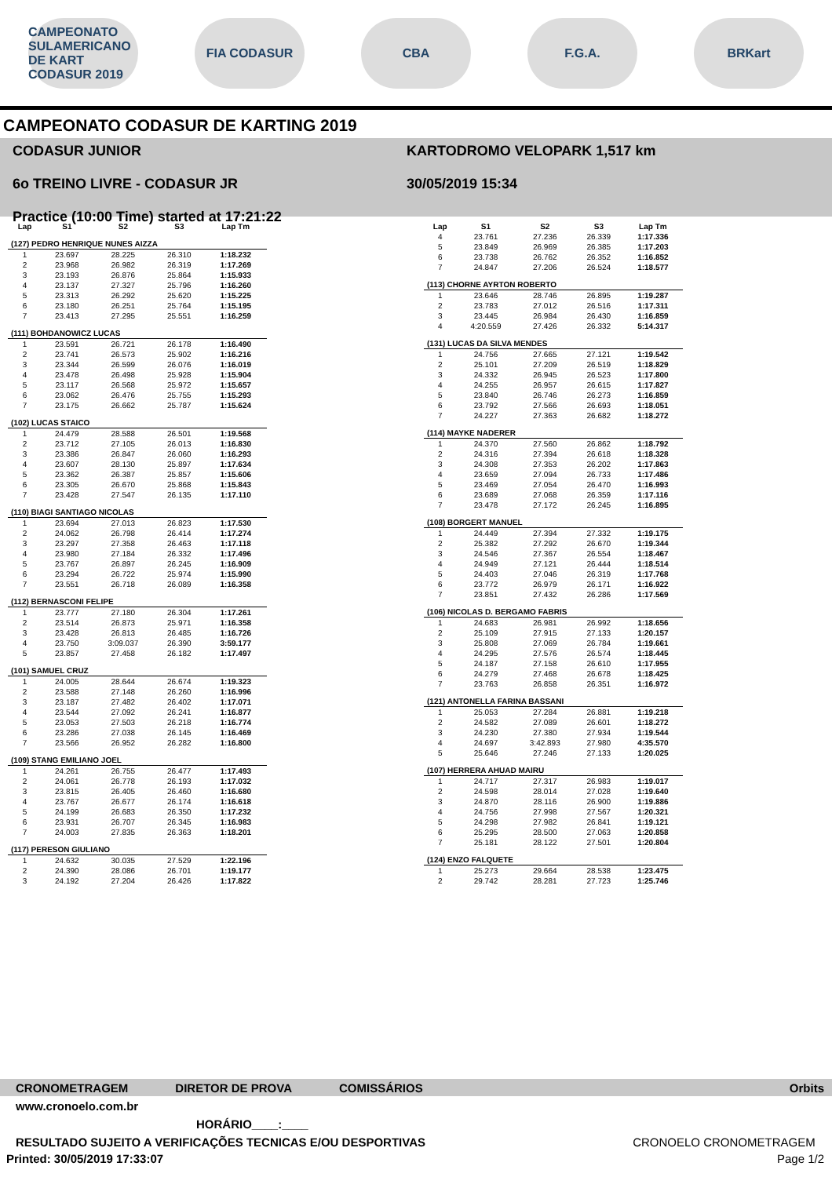CAMPEONATO SULAMERICANO DE KART CODASUR 2019
FIA CODASUR CBA F.G.A. BRKart
CAMPEONATO CODASUR DE KARTING 2019
CODASUR JUNIOR
6o TREINO LIVRE - CODASUR JR
Practice (10:00 Time) started at 17:21:22
KARTODROMO VELOPARK 1,517 km
30/05/2019 15:34
| Lap | S1 | S2 | S3 | Lap Tm |
| --- | --- | --- | --- | --- |
| (127) PEDRO HENRIQUE NUNES AIZZA | | | | |
| 1 | 23.697 | 28.225 | 26.310 | 1:18.232 |
| 2 | 23.968 | 26.982 | 26.319 | 1:17.269 |
| 3 | 23.193 | 26.876 | 25.864 | 1:15.933 |
| 4 | 23.137 | 27.327 | 25.796 | 1:16.260 |
| 5 | 23.313 | 26.292 | 25.620 | 1:15.225 |
| 6 | 23.180 | 26.251 | 25.764 | 1:15.195 |
| 7 | 23.413 | 27.295 | 25.551 | 1:16.259 |
| (111) BOHDANOWICZ LUCAS | | | | |
| 1 | 23.591 | 26.721 | 26.178 | 1:16.490 |
| 2 | 23.741 | 26.573 | 25.902 | 1:16.216 |
| 3 | 23.344 | 26.599 | 26.076 | 1:16.019 |
| 4 | 23.478 | 26.498 | 25.928 | 1:15.904 |
| 5 | 23.117 | 26.568 | 25.972 | 1:15.657 |
| 6 | 23.062 | 26.476 | 25.755 | 1:15.293 |
| 7 | 23.175 | 26.662 | 25.787 | 1:15.624 |
| (102) LUCAS STAICO | | | | |
| 1 | 24.479 | 28.588 | 26.501 | 1:19.568 |
| 2 | 23.712 | 27.105 | 26.013 | 1:16.830 |
| 3 | 23.386 | 26.847 | 26.060 | 1:16.293 |
| 4 | 23.607 | 28.130 | 25.897 | 1:17.634 |
| 5 | 23.362 | 26.387 | 25.857 | 1:15.606 |
| 6 | 23.305 | 26.670 | 25.868 | 1:15.843 |
| 7 | 23.428 | 27.547 | 26.135 | 1:17.110 |
| (110) BIAGI SANTIAGO NICOLAS | | | | |
| 1 | 23.694 | 27.013 | 26.823 | 1:17.530 |
| 2 | 24.062 | 26.798 | 26.414 | 1:17.274 |
| 3 | 23.297 | 27.358 | 26.463 | 1:17.118 |
| 4 | 23.980 | 27.184 | 26.332 | 1:17.496 |
| 5 | 23.767 | 26.897 | 26.245 | 1:16.909 |
| 6 | 23.294 | 26.722 | 25.974 | 1:15.990 |
| 7 | 23.551 | 26.718 | 26.089 | 1:16.358 |
| (112) BERNASCONI FELIPE | | | | |
| 1 | 23.777 | 27.180 | 26.304 | 1:17.261 |
| 2 | 23.514 | 26.873 | 25.971 | 1:16.358 |
| 3 | 23.428 | 26.813 | 26.485 | 1:16.726 |
| 4 | 23.750 | 3:09.037 | 26.390 | 3:59.177 |
| 5 | 23.857 | 27.458 | 26.182 | 1:17.497 |
| (101) SAMUEL CRUZ | | | | |
| 1 | 24.005 | 28.644 | 26.674 | 1:19.323 |
| 2 | 23.588 | 27.148 | 26.260 | 1:16.996 |
| 3 | 23.187 | 27.482 | 26.402 | 1:17.071 |
| 4 | 23.544 | 27.092 | 26.241 | 1:16.877 |
| 5 | 23.053 | 27.503 | 26.218 | 1:16.774 |
| 6 | 23.286 | 27.038 | 26.145 | 1:16.469 |
| 7 | 23.566 | 26.952 | 26.282 | 1:16.800 |
| (109) STANG EMILIANO JOEL | | | | |
| 1 | 24.261 | 26.755 | 26.477 | 1:17.493 |
| 2 | 24.061 | 26.778 | 26.193 | 1:17.032 |
| 3 | 23.815 | 26.405 | 26.460 | 1:16.680 |
| 4 | 23.767 | 26.677 | 26.174 | 1:16.618 |
| 5 | 24.199 | 26.683 | 26.350 | 1:17.232 |
| 6 | 23.931 | 26.707 | 26.345 | 1:16.983 |
| 7 | 24.003 | 27.835 | 26.363 | 1:18.201 |
| (117) PERESON GIULIANO | | | | |
| 1 | 24.632 | 30.035 | 27.529 | 1:22.196 |
| 2 | 24.390 | 28.086 | 26.701 | 1:19.177 |
| 3 | 24.192 | 27.204 | 26.426 | 1:17.822 |
| Lap | S1 | S2 | S3 | Lap Tm |
| --- | --- | --- | --- | --- |
| 4 | 23.761 | 27.236 | 26.339 | 1:17.336 |
| 5 | 23.849 | 26.969 | 26.385 | 1:17.203 |
| 6 | 23.738 | 26.762 | 26.352 | 1:16.852 |
| 7 | 24.847 | 27.206 | 26.524 | 1:18.577 |
| (113) CHORNE AYRTON ROBERTO | | | | |
| 1 | 23.646 | 28.746 | 26.895 | 1:19.287 |
| 2 | 23.783 | 27.012 | 26.516 | 1:17.311 |
| 3 | 23.445 | 26.984 | 26.430 | 1:16.859 |
| 4 | 4:20.559 | 27.426 | 26.332 | 5:14.317 |
| (131) LUCAS DA SILVA MENDES | | | | |
| 1 | 24.756 | 27.665 | 27.121 | 1:19.542 |
| 2 | 25.101 | 27.209 | 26.519 | 1:18.829 |
| 3 | 24.332 | 26.945 | 26.523 | 1:17.800 |
| 4 | 24.255 | 26.957 | 26.615 | 1:17.827 |
| 5 | 23.840 | 26.746 | 26.273 | 1:16.859 |
| 6 | 23.792 | 27.566 | 26.693 | 1:18.051 |
| 7 | 24.227 | 27.363 | 26.682 | 1:18.272 |
| (114) MAYKE NADERER | | | | |
| 1 | 24.370 | 27.560 | 26.862 | 1:18.792 |
| 2 | 24.316 | 27.394 | 26.618 | 1:18.328 |
| 3 | 24.308 | 27.353 | 26.202 | 1:17.863 |
| 4 | 23.659 | 27.094 | 26.733 | 1:17.486 |
| 5 | 23.469 | 27.054 | 26.470 | 1:16.993 |
| 6 | 23.689 | 27.068 | 26.359 | 1:17.116 |
| 7 | 23.478 | 27.172 | 26.245 | 1:16.895 |
| (108) BORGERT MANUEL | | | | |
| 1 | 24.449 | 27.394 | 27.332 | 1:19.175 |
| 2 | 25.382 | 27.292 | 26.670 | 1:19.344 |
| 3 | 24.546 | 27.367 | 26.554 | 1:18.467 |
| 4 | 24.949 | 27.121 | 26.444 | 1:18.514 |
| 5 | 24.403 | 27.046 | 26.319 | 1:17.768 |
| 6 | 23.772 | 26.979 | 26.171 | 1:16.922 |
| 7 | 23.851 | 27.432 | 26.286 | 1:17.569 |
| (106) NICOLAS D. BERGAMO FABRIS | | | | |
| 1 | 24.683 | 26.981 | 26.992 | 1:18.656 |
| 2 | 25.109 | 27.915 | 27.133 | 1:20.157 |
| 3 | 25.808 | 27.069 | 26.784 | 1:19.661 |
| 4 | 24.295 | 27.576 | 26.574 | 1:18.445 |
| 5 | 24.187 | 27.158 | 26.610 | 1:17.955 |
| 6 | 24.279 | 27.468 | 26.678 | 1:18.425 |
| 7 | 23.763 | 26.858 | 26.351 | 1:16.972 |
| (121) ANTONELLA FARINA BASSANI | | | | |
| 1 | 25.053 | 27.284 | 26.881 | 1:19.218 |
| 2 | 24.582 | 27.089 | 26.601 | 1:18.272 |
| 3 | 24.230 | 27.380 | 27.934 | 1:19.544 |
| 4 | 24.697 | 3:42.893 | 27.980 | 4:35.570 |
| 5 | 25.646 | 27.246 | 27.133 | 1:20.025 |
| (107) HERRERA AHUAD MAIRU | | | | |
| 1 | 24.717 | 27.317 | 26.983 | 1:19.017 |
| 2 | 24.598 | 28.014 | 27.028 | 1:19.640 |
| 3 | 24.870 | 28.116 | 26.900 | 1:19.886 |
| 4 | 24.756 | 27.998 | 27.567 | 1:20.321 |
| 5 | 24.298 | 27.982 | 26.841 | 1:19.121 |
| 6 | 25.295 | 28.500 | 27.063 | 1:20.858 |
| 7 | 25.181 | 28.122 | 27.501 | 1:20.804 |
| (124) ENZO FALQUETE | | | | |
| 1 | 25.273 | 29.664 | 28.538 | 1:23.475 |
| 2 | 29.742 | 28.281 | 27.723 | 1:25.746 |
CRONOMETRAGEM DIRETOR DE PROVA COMISSÁRIOS Orbits
www.cronoelo.com.br
HORÁRIO____:____
RESULTADO SUJEITO A VERIFICAÇÕES TECNICAS E/OU DESPORTIVAS CRONOELO CRONOMETRAGEM
Printed: 30/05/2019 17:33:07 Page 1/2